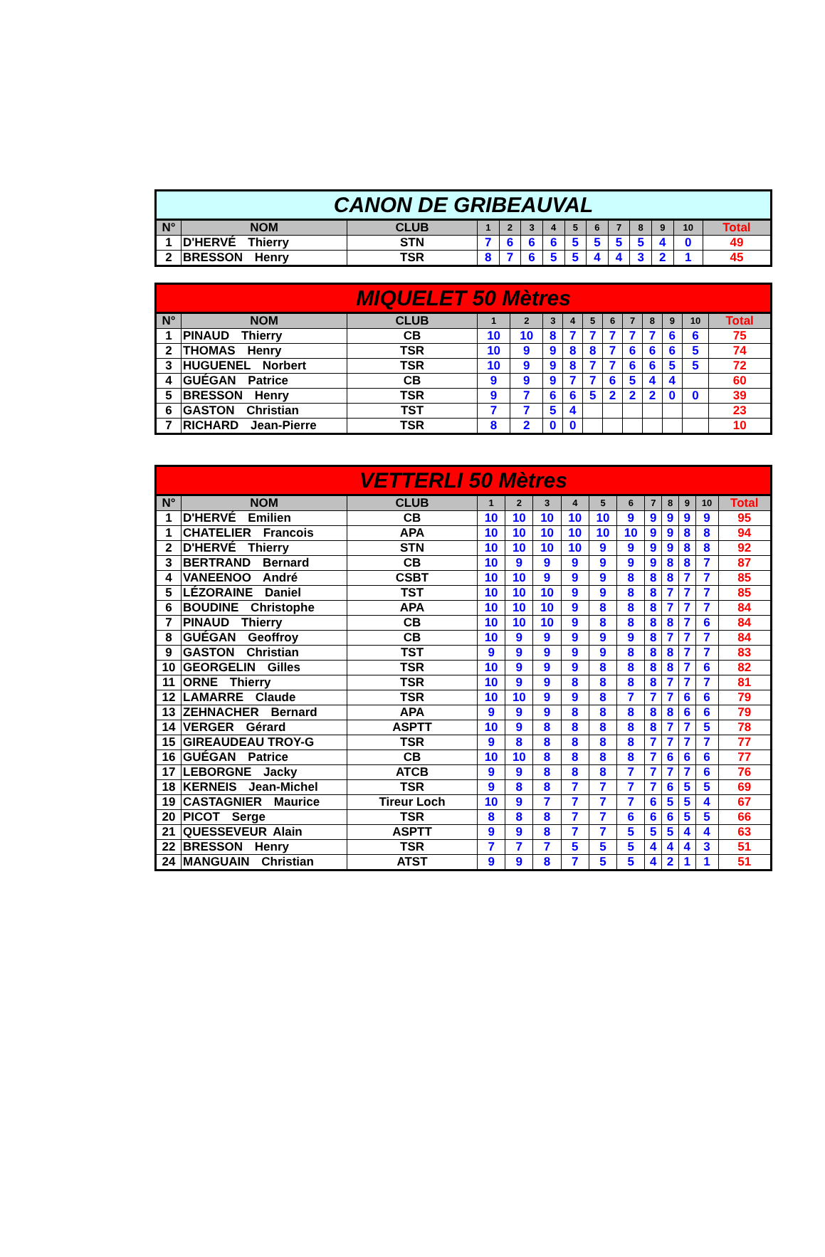| CANON DE GRIBEAUVAL | | | | | | | | | | | | | |
| --- | --- | --- | --- | --- | --- | --- | --- | --- | --- | --- | --- | --- | --- |
| N° | NOM | CLUB | 1 | 2 | 3 | 4 | 5 | 6 | 7 | 8 | 9 | 10 | Total |
| 1 | D'HERVÉ Thierry | STN | 7 | 6 | 6 | 6 | 5 | 5 | 5 | 5 | 4 | 0 | 49 |
| 2 | BRESSON Henry | TSR | 8 | 7 | 6 | 5 | 5 | 4 | 4 | 3 | 2 | 1 | 45 |
| MIQUELET 50 Mètres | | | | | | | | | | | | | |
| --- | --- | --- | --- | --- | --- | --- | --- | --- | --- | --- | --- | --- | --- |
| N° | NOM | CLUB | 1 | 2 | 3 | 4 | 5 | 6 | 7 | 8 | 9 | 10 | Total |
| 1 | PINAUD Thierry | CB | 10 | 10 | 8 | 7 | 7 | 7 | 7 | 7 | 6 | 6 | 75 |
| 2 | THOMAS Henry | TSR | 10 | 9 | 9 | 8 | 8 | 7 | 6 | 6 | 6 | 5 | 74 |
| 3 | HUGUENEL Norbert | TSR | 10 | 9 | 9 | 8 | 7 | 7 | 6 | 6 | 5 | 5 | 72 |
| 4 | GUÉGAN Patrice | CB | 9 | 9 | 9 | 7 | 7 | 6 | 5 | 4 | 4 | | 60 |
| 5 | BRESSON Henry | TSR | 9 | 7 | 6 | 6 | 5 | 2 | 2 | 2 | 0 | 0 | 39 |
| 6 | GASTON Christian | TST | 7 | 7 | 5 | 4 | | | | | | | 23 |
| 7 | RICHARD Jean-Pierre | TSR | 8 | 2 | 0 | 0 | | | | | | | 10 |
| VETTERLI 50 Mètres | | | | | | | | | | | | | |
| --- | --- | --- | --- | --- | --- | --- | --- | --- | --- | --- | --- | --- | --- |
| N° | NOM | CLUB | 1 | 2 | 3 | 4 | 5 | 6 | 7 | 8 | 9 | 10 | Total |
| 1 | D'HERVÉ Emilien | CB | 10 | 10 | 10 | 10 | 10 | 9 | 9 | 9 | 9 | 9 | 95 |
| 1 | CHATELIER Francois | APA | 10 | 10 | 10 | 10 | 10 | 10 | 9 | 9 | 8 | 8 | 94 |
| 2 | D'HERVÉ Thierry | STN | 10 | 10 | 10 | 10 | 9 | 9 | 9 | 9 | 8 | 8 | 92 |
| 3 | BERTRAND Bernard | CB | 10 | 9 | 9 | 9 | 9 | 9 | 9 | 8 | 8 | 7 | 87 |
| 4 | VANEENOO André | CSBT | 10 | 10 | 9 | 9 | 9 | 8 | 8 | 8 | 7 | 7 | 85 |
| 5 | LÉZORAINE Daniel | TST | 10 | 10 | 10 | 9 | 9 | 8 | 8 | 7 | 7 | 7 | 85 |
| 6 | BOUDINE Christophe | APA | 10 | 10 | 10 | 9 | 8 | 8 | 8 | 7 | 7 | 7 | 84 |
| 7 | PINAUD Thierry | CB | 10 | 10 | 10 | 9 | 8 | 8 | 8 | 8 | 7 | 6 | 84 |
| 8 | GUÉGAN Geoffroy | CB | 10 | 9 | 9 | 9 | 9 | 9 | 8 | 7 | 7 | 7 | 84 |
| 9 | GASTON Christian | TST | 9 | 9 | 9 | 9 | 9 | 8 | 8 | 8 | 7 | 7 | 83 |
| 10 | GEORGELIN Gilles | TSR | 10 | 9 | 9 | 9 | 8 | 8 | 8 | 8 | 7 | 6 | 82 |
| 11 | ORNE Thierry | TSR | 10 | 9 | 9 | 8 | 8 | 8 | 8 | 7 | 7 | 7 | 81 |
| 12 | LAMARRE Claude | TSR | 10 | 10 | 9 | 9 | 8 | 7 | 7 | 7 | 6 | 6 | 79 |
| 13 | ZEHNACHER Bernard | APA | 9 | 9 | 9 | 8 | 8 | 8 | 8 | 8 | 6 | 6 | 79 |
| 14 | VERGER Gérard | ASPTT | 10 | 9 | 8 | 8 | 8 | 8 | 8 | 7 | 7 | 5 | 78 |
| 15 | GIREAUDEAU TROY-G | TSR | 9 | 8 | 8 | 8 | 8 | 8 | 7 | 7 | 7 | 7 | 77 |
| 16 | GUÉGAN Patrice | CB | 10 | 10 | 8 | 8 | 8 | 8 | 7 | 6 | 6 | 6 | 77 |
| 17 | LEBORGNE Jacky | ATCB | 9 | 9 | 8 | 8 | 8 | 7 | 7 | 7 | 7 | 6 | 76 |
| 18 | KERNEIS Jean-Michel | TSR | 9 | 8 | 8 | 7 | 7 | 7 | 7 | 6 | 5 | 5 | 69 |
| 19 | CASTAGNIER Maurice | Tireur Loch | 10 | 9 | 7 | 7 | 7 | 7 | 6 | 5 | 5 | 4 | 67 |
| 20 | PICOT Serge | TSR | 8 | 8 | 8 | 7 | 7 | 6 | 6 | 6 | 5 | 5 | 66 |
| 21 | QUESSEVEUR Alain | ASPTT | 9 | 9 | 8 | 7 | 7 | 5 | 5 | 5 | 4 | 4 | 63 |
| 22 | BRESSON Henry | TSR | 7 | 7 | 7 | 5 | 5 | 5 | 4 | 4 | 4 | 3 | 51 |
| 24 | MANGUAIN Christian | ATST | 9 | 9 | 8 | 7 | 5 | 5 | 4 | 2 | 1 | 1 | 51 |